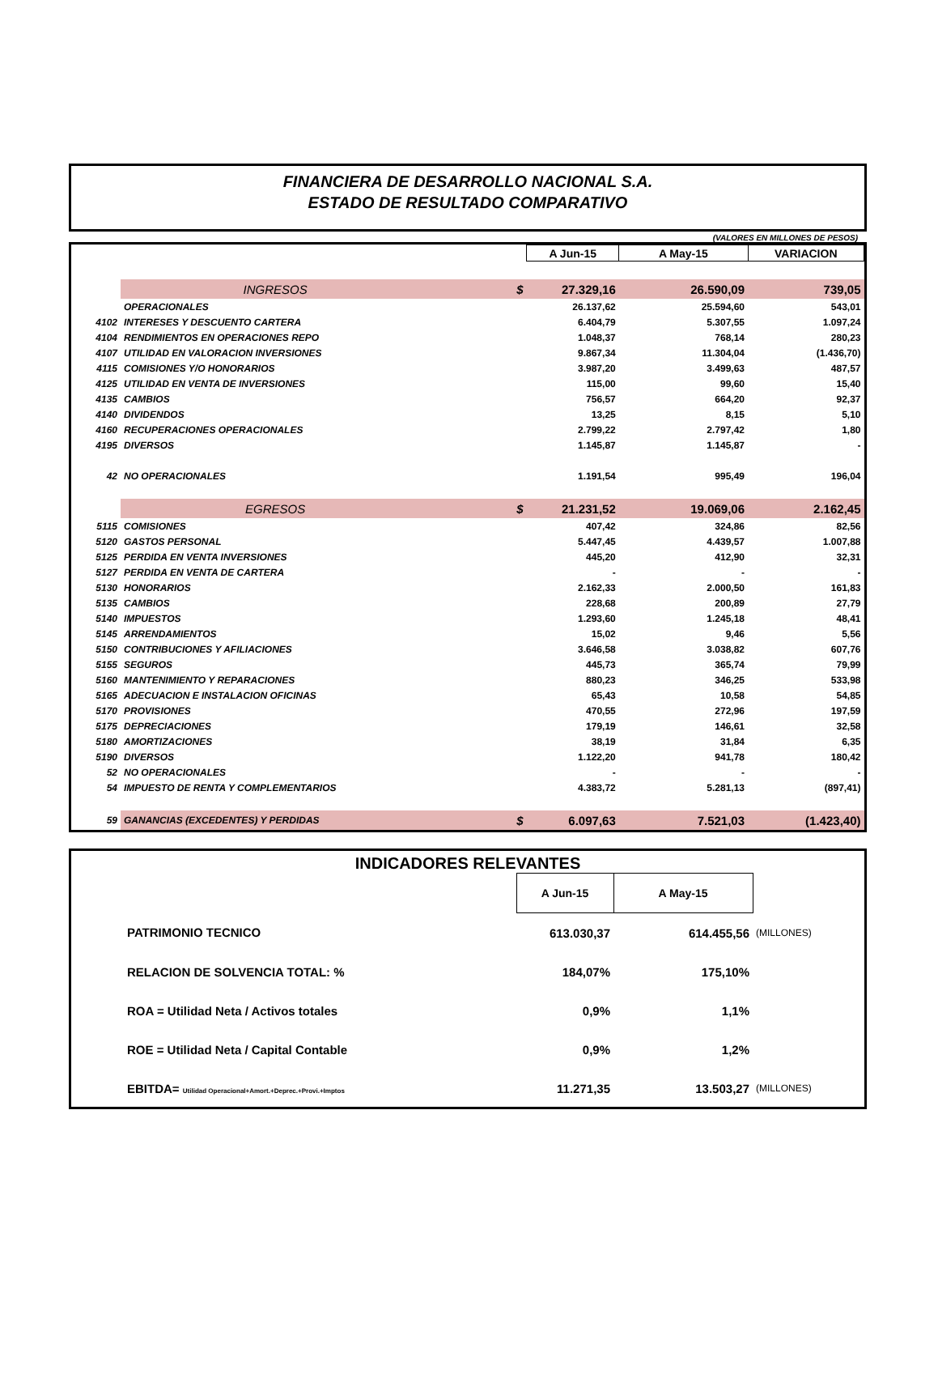FINANCIERA DE DESARROLLO NACIONAL S.A.
ESTADO DE RESULTADO COMPARATIVO
(VALORES EN MILLONES DE PESOS)
| | | | A Jun-15 | A May-15 | VARIACION |
| | INGRESOS | $ | 27.329,16 | 26.590,09 | 739,05 |
| | OPERACIONALES | | 26.137,62 | 25.594,60 | 543,01 |
| 4102 | INTERESES Y DESCUENTO CARTERA | | 6.404,79 | 5.307,55 | 1.097,24 |
| 4104 | RENDIMIENTOS EN OPERACIONES REPO | | 1.048,37 | 768,14 | 280,23 |
| 4107 | UTILIDAD EN VALORACION INVERSIONES | | 9.867,34 | 11.304,04 | (1.436,70) |
| 4115 | COMISIONES Y/O HONORARIOS | | 3.987,20 | 3.499,63 | 487,57 |
| 4125 | UTILIDAD EN VENTA DE INVERSIONES | | 115,00 | 99,60 | 15,40 |
| 4135 | CAMBIOS | | 756,57 | 664,20 | 92,37 |
| 4140 | DIVIDENDOS | | 13,25 | 8,15 | 5,10 |
| 4160 | RECUPERACIONES OPERACIONALES | | 2.799,22 | 2.797,42 | 1,80 |
| 4195 | DIVERSOS | | 1.145,87 | 1.145,87 | - |
| 42 | NO OPERACIONALES | | 1.191,54 | 995,49 | 196,04 |
| | EGRESOS | $ | 21.231,52 | 19.069,06 | 2.162,45 |
| 5115 | COMISIONES | | 407,42 | 324,86 | 82,56 |
| 5120 | GASTOS PERSONAL | | 5.447,45 | 4.439,57 | 1.007,88 |
| 5125 | PERDIDA EN VENTA INVERSIONES | | 445,20 | 412,90 | 32,31 |
| 5127 | PERDIDA EN VENTA DE CARTERA | | - | - | - |
| 5130 | HONORARIOS | | 2.162,33 | 2.000,50 | 161,83 |
| 5135 | CAMBIOS | | 228,68 | 200,89 | 27,79 |
| 5140 | IMPUESTOS | | 1.293,60 | 1.245,18 | 48,41 |
| 5145 | ARRENDAMIENTOS | | 15,02 | 9,46 | 5,56 |
| 5150 | CONTRIBUCIONES Y AFILIACIONES | | 3.646,58 | 3.038,82 | 607,76 |
| 5155 | SEGUROS | | 445,73 | 365,74 | 79,99 |
| 5160 | MANTENIMIENTO Y REPARACIONES | | 880,23 | 346,25 | 533,98 |
| 5165 | ADECUACION E INSTALACION OFICINAS | | 65,43 | 10,58 | 54,85 |
| 5170 | PROVISIONES | | 470,55 | 272,96 | 197,59 |
| 5175 | DEPRECIACIONES | | 179,19 | 146,61 | 32,58 |
| 5180 | AMORTIZACIONES | | 38,19 | 31,84 | 6,35 |
| 5190 | DIVERSOS | | 1.122,20 | 941,78 | 180,42 |
| 52 | NO OPERACIONALES | | - | - | - |
| 54 | IMPUESTO DE RENTA Y COMPLEMENTARIOS | | 4.383,72 | 5.281,13 | (897,41) |
| 59 | GANANCIAS (EXCEDENTES) Y PERDIDAS | $ | 6.097,63 | 7.521,03 | (1.423,40) |
INDICADORES RELEVANTES
| | | A Jun-15 | A May-15 | |
| | PATRIMONIO TECNICO | 613.030,37 | 614.455,56 | (MILLONES) |
| | RELACION DE SOLVENCIA TOTAL: % | 184,07% | 175,10% | |
| | ROA = Utilidad Neta / Activos totales | 0,9% | 1,1% | |
| | ROE = Utilidad Neta / Capital Contable | 0,9% | 1,2% | |
| | EBITDA= Utilidad Operacional+Amort.+Deprec.+Provi.+Imptos | 11.271,35 | 13.503,27 | (MILLONES) |